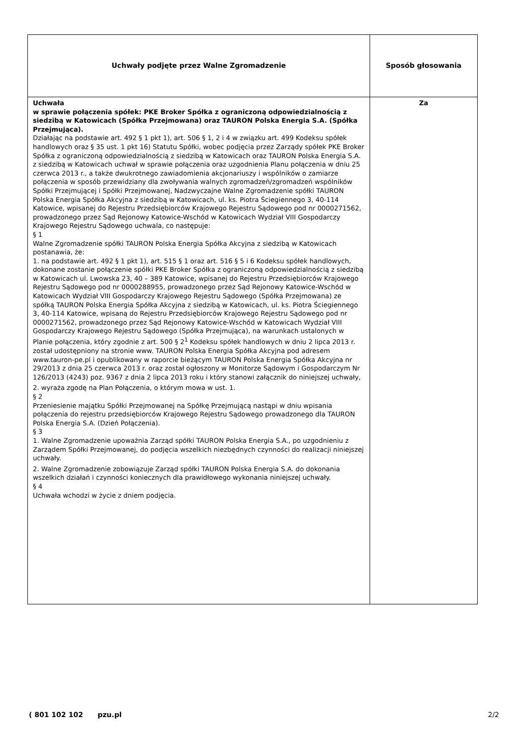| Uchwały podjęte przez Walne Zgromadzenie | Sposób głosowania |
| --- | --- |
| Uchwała w sprawie połączenia spółek: PKE Broker Spółka z ograniczoną odpowiedzialnością z siedzibą w Katowicach (Spółka Przejmowana) oraz TAURON Polska Energia S.A. (Spółka Przejmująca). Działając na podstawie art. 492 § 1 pkt 1), art. 506 § 1, 2 i 4 w związku art. 499 Kodeksu spółek handlowych oraz § 35 ust. 1 pkt 16) Statutu Spółki, wobec podjęcia przez Zarządy spółek PKE Broker Spółka z ograniczoną odpowiedzialnością z siedzibą w Katowicach oraz TAURON Polska Energia S.A. z siedzibą w Katowicach uchwał w sprawie połączenia oraz uzgodnienia Planu połączenia w dniu 25 czerwca 2013 r., a także dwukrotnego zawiadomienia akcjonariuszy i wspólników o zamiarze połączenia w sposób przewidziany dla zwoływania walnych zgromadzeń/zgromadzeń wspólników Spółki Przejmującej i Spółki Przejmowanej, Nadzwyczajne Walne Zgromadzenie spółki TAURON Polska Energia Spółka Akcyjna z siedzibą w Katowicach, ul. ks. Piotra Ściegiennego 3, 40-114 Katowice, wpisanej do Rejestru Przedsiębiorców Krajowego Rejestru Sądowego pod nr 0000271562, prowadzonego przez Sąd Rejonowy Katowice-Wschód w Katowicach Wydział VIII Gospodarczy Krajowego Rejestru Sądowego uchwala, co następuje: § 1 Walne Zgromadzenie spółki TAURON Polska Energia Spółka Akcyjna z siedzibą w Katowicach postanawia, że: 1. na podstawie art. 492 § 1 pkt 1), art. 515 § 1 oraz art. 516 § 5 i 6 Kodeksu spółek handlowych, dokonane zostanie połączenie spółki PKE Broker Spółka z ograniczoną odpowiedzialnością z siedzibą w Katowicach ul. Lwowska 23, 40 – 389 Katowice, wpisanej do Rejestru Przedsiębiorców Krajowego Rejestru Sądowego pod nr 0000288955, prowadzonego przez Sąd Rejonowy Katowice-Wschód w Katowicach Wydział VIII Gospodarczy Krajowego Rejestru Sądowego (Spółka Przejmowana) ze spółką TAURON Polska Energia Spółka Akcyjna z siedzibą w Katowicach, ul. ks. Piotra Ściegiennego 3, 40-114 Katowice, wpisaną do Rejestru Przedsiębiorców Krajowego Rejestru Sądowego pod nr 0000271562, prowadzonego przez Sąd Rejonowy Katowice-Wschód w Katowicach Wydział VIII Gospodarczy Krajowego Rejestru Sądowego (Spółka Przejmująca), na warunkach ustalonych w Planie połączenia, który zgodnie z art. 500 § 2<sup>1</sup> Kodeksu spółek handlowych w dniu 2 lipca 2013 r. został udostępniony na stronie www. TAURON Polska Energia Spółka Akcyjna pod adresem www.tauron-pe.pl i opublikowany w raporcie bieżącym TAURON Polska Energia Spółka Akcyjna nr 29/2013 z dnia 25 czerwca 2013 r. oraz został ogłoszony w Monitorze Sądowym i Gospodarczym Nr 126/2013 (4243) poz. 9367 z dnia 2 lipca 2013 roku i który stanowi załącznik do niniejszej uchwały, 2. wyraża zgodę na Plan Połączenia, o którym mowa w ust. 1. § 2 Przeniesienie majątku Spółki Przejmowanej na Spółkę Przejmującą nastąpi w dniu wpisania połączenia do rejestru przedsiębiorców Krajowego Rejestru Sądowego prowadzonego dla TAURON Polska Energia S.A. (Dzień Połączenia). § 3 1. Walne Zgromadzenie upoważnia Zarząd spółki TAURON Polska Energia S.A., po uzgodnieniu z Zarządem Spółki Przejmowanej, do podjęcia wszelkich niezbędnych czynności do realizacji niniejszej uchwały. 2. Walne Zgromadzenie zobowiązuje Zarząd spółki TAURON Polska Energia S.A. do dokonania wszelkich działań i czynności koniecznych dla prawidłowego wykonania niniejszej uchwały. § 4 Uchwała wchodzi w życie z dniem podjęcia. | Za |
( 801 102 102 pzu.pl 2/2